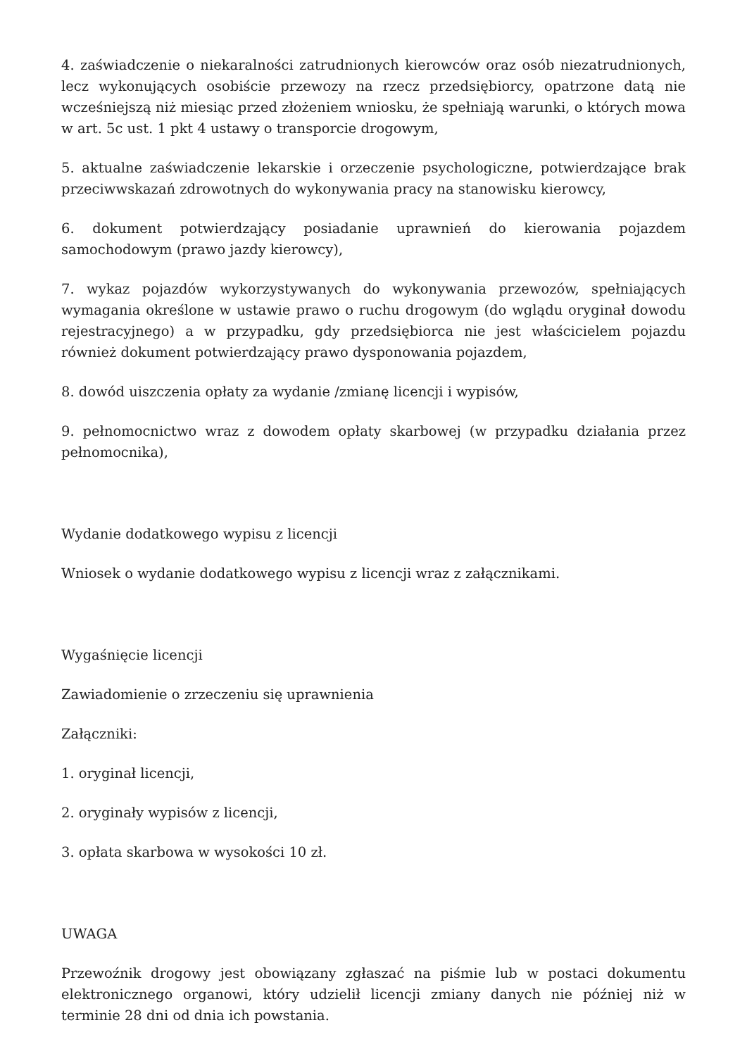4. zaświadczenie o niekaralności zatrudnionych kierowców oraz osób niezatrudnionych, lecz wykonujących osobiście przewozy na rzecz przedsiębiorcy, opatrzone datą nie wcześniejszą niż miesiąc przed złożeniem wniosku, że spełniają warunki, o których mowa w art. 5c ust. 1 pkt 4 ustawy o transporcie drogowym,
5. aktualne zaświadczenie lekarskie i orzeczenie psychologiczne, potwierdzające brak przeciwwskazań zdrowotnych do wykonywania pracy na stanowisku kierowcy,
6. dokument potwierdzający posiadanie uprawnień do kierowania pojazdem samochodowym (prawo jazdy kierowcy),
7. wykaz pojazdów wykorzystywanych do wykonywania przewozów, spełniających wymagania określone w ustawie prawo o ruchu drogowym (do wglądu oryginał dowodu rejestracyjnego) a w przypadku, gdy przedsiębiorca nie jest właścicielem pojazdu również dokument potwierdzający prawo dysponowania pojazdem,
8. dowód uiszczenia opłaty za wydanie /zmianę licencji i wypisów,
9. pełnomocnictwo wraz z dowodem opłaty skarbowej (w przypadku działania przez pełnomocnika),
Wydanie dodatkowego wypisu z licencji
Wniosek o wydanie dodatkowego wypisu z licencji wraz z załącznikami.
Wygaśnięcie licencji
Zawiadomienie o zrzeczeniu się uprawnienia
Załączniki:
1. oryginał licencji,
2. oryginały wypisów z licencji,
3. opłata skarbowa w wysokości 10 zł.
UWAGA
Przewoźnik drogowy jest obowiązany zgłaszać na piśmie lub w postaci dokumentu elektronicznego organowi, który udzielił licencji zmiany danych nie później niż w terminie 28 dni od dnia ich powstania.